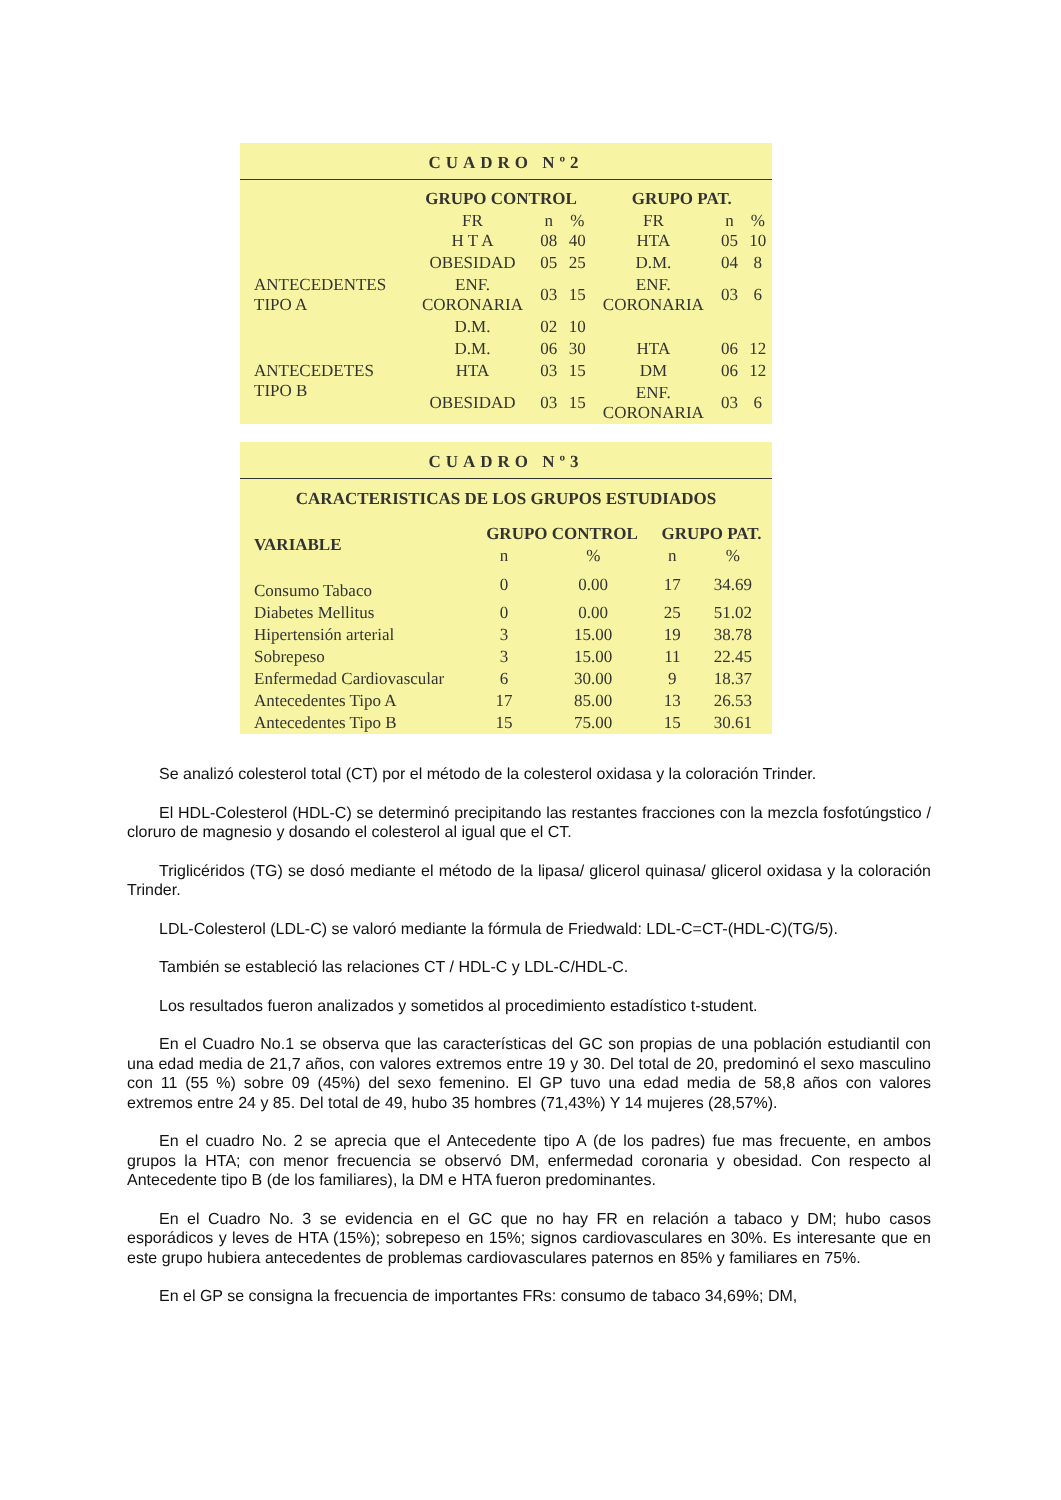CUADRO Nº2
| | GRUPO CONTROL | | | GRUPO PAT. | | |
| --- | --- | --- | --- | --- | --- | --- |
| | FR H T A | n 08 | % 40 | FR HTA | n 05 | % 10 |
| ANTECEDENTES TIPO A | OBESIDAD | 05 | 25 | D.M. | 04 | 8 |
| | ENF. CORONARIA | 03 | 15 | ENF. CORONARIA | 03 | 6 |
| | D.M. | 02 | 10 | | | |
| ANTECEDETES TIPO B | D.M. | 06 | 30 | HTA | 06 | 12 |
| | HTA | 03 | 15 | DM | 06 | 12 |
| | OBESIDAD | 03 | 15 | ENF. CORONARIA | 03 | 6 |
CUADRO Nº3
CARACTERISTICAS DE LOS GRUPOS ESTUDIADOS
| VARIABLE | GRUPO CONTROL | | GRUPO PAT. | |
| --- | --- | --- | --- | --- |
| | n | % | n | % |
| Consumo Tabaco | 0 | 0.00 | 17 | 34.69 |
| Diabetes Mellitus | 0 | 0.00 | 25 | 51.02 |
| Hipertensión arterial | 3 | 15.00 | 19 | 38.78 |
| Sobrepeso | 3 | 15.00 | 11 | 22.45 |
| Enfermedad Cardiovascular | 6 | 30.00 | 9 | 18.37 |
| Antecedentes Tipo A | 17 | 85.00 | 13 | 26.53 |
| Antecedentes Tipo B | 15 | 75.00 | 15 | 30.61 |
Se analizó colesterol total (CT) por el método de la colesterol oxidasa y la coloración Trinder.
El HDL-Colesterol (HDL-C) se determinó precipitando las restantes fracciones con la mezcla fosfotúngstico / cloruro de magnesio y dosando el colesterol al igual que el CT.
Triglicéridos (TG) se dosó mediante el método de la lipasa/ glicerol quinasa/ glicerol oxidasa y la coloración Trinder.
LDL-Colesterol (LDL-C) se valoró mediante la fórmula de Friedwald: LDL-C=CT-(HDL-C)(TG/5).
También se estableció las relaciones CT / HDL-C y LDL-C/HDL-C.
Los resultados fueron analizados y sometidos al procedimiento estadístico t-student.
En el Cuadro No.1 se observa que las características del GC son propias de una población estudiantil con una edad media de 21,7 años, con valores extremos entre 19 y 30. Del total de 20, predominó el sexo masculino con 11 (55 %) sobre 09 (45%) del sexo femenino. El GP tuvo una edad media de 58,8 años con valores extremos entre 24 y 85. Del total de 49, hubo 35 hombres (71,43%) Y 14 mujeres (28,57%).
En el cuadro No. 2 se aprecia que el Antecedente tipo A (de los padres) fue mas frecuente, en ambos grupos la HTA; con menor frecuencia se observó DM, enfermedad coronaria y obesidad. Con respecto al Antecedente tipo B (de los familiares), la DM e HTA fueron predominantes.
En el Cuadro No. 3 se evidencia en el GC que no hay FR en relación a tabaco y DM; hubo casos esporádicos y leves de HTA (15%); sobrepeso en 15%; signos cardiovasculares en 30%. Es interesante que en este grupo hubiera antecedentes de problemas cardiovasculares paternos en 85% y familiares en 75%.
En el GP se consigna la frecuencia de importantes FRs: consumo de tabaco 34,69%; DM,